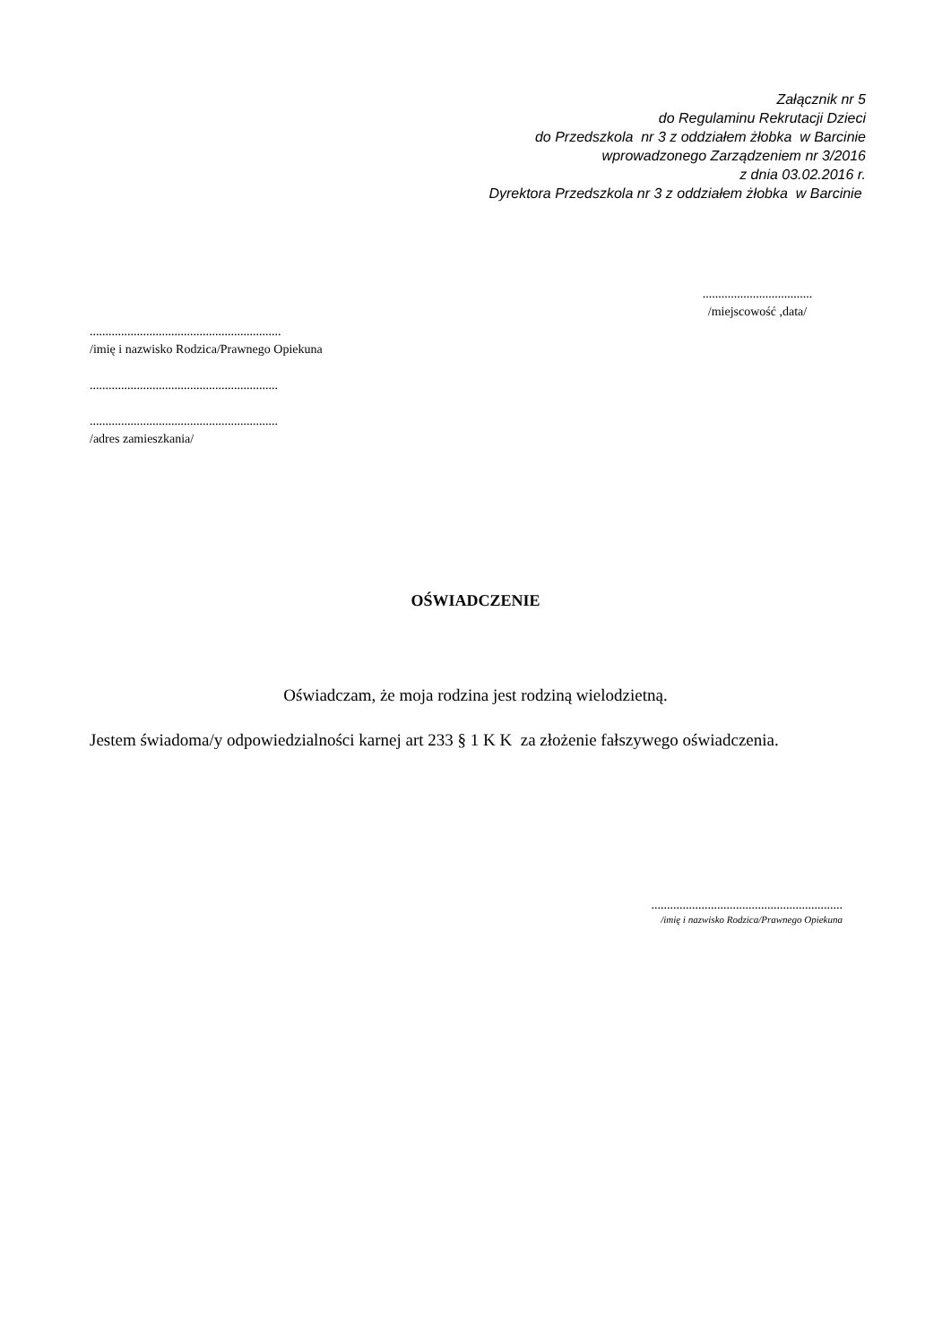Załącznik nr 5
do Regulaminu Rekrutacji Dzieci
do Przedszkola nr 3 z oddziałem żłobka w Barcinie
wprowadzonego Zarządzeniem nr 3/2016
z dnia 03.02.2016 r.
Dyrektora Przedszkola nr 3 z oddziałem żłobka w Barcinie
...................................
/miejscowość ,data/
.............................................................
/imię i nazwisko Rodzica/Prawnego Opiekuna
............................................................
............................................................
/adres zamieszkania/
OŚWIADCZENIE
Oświadczam, że moja rodzina jest rodziną wielodzietną.
Jestem świadoma/y odpowiedzialności karnej art 233 § 1 K K za złożenie fałszywego oświadczenia.
.............................................................
/imię i nazwisko Rodzica/Prawnego Opiekuna